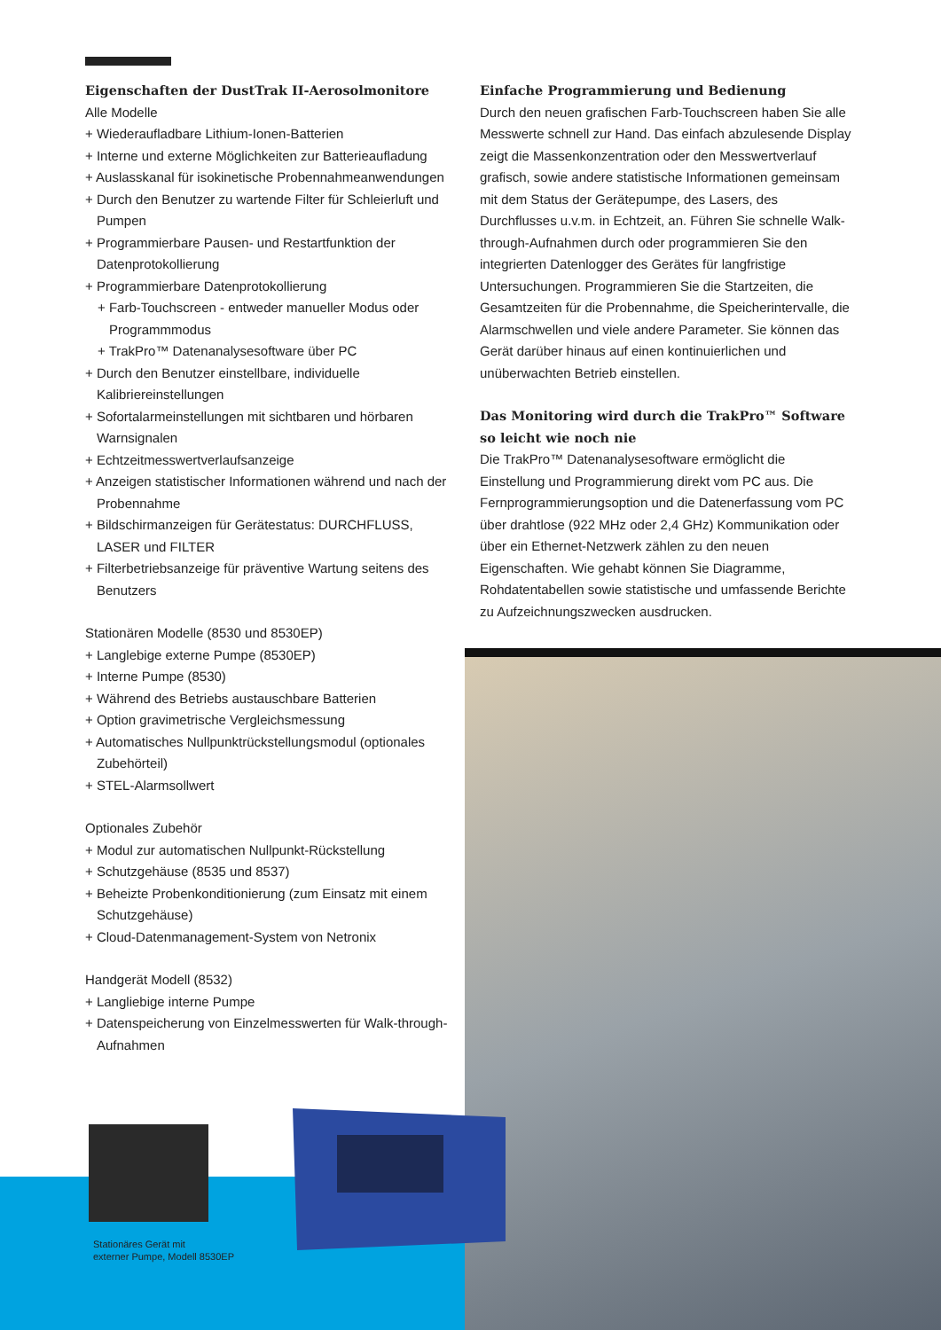Eigenschaften der DustTrak II-Aerosolmonitore
Alle Modelle
+ Wiederaufladbare Lithium-Ionen-Batterien
+ Interne und externe Möglichkeiten zur Batterieaufladung
+ Auslasskanal für isokinetische Probennahmeanwendungen
+ Durch den Benutzer zu wartende Filter für Schleierluft und Pumpen
+ Programmierbare Pausen- und Restartfunktion der Datenprotokollierung
+ Programmierbare Datenprotokollierung
+ Farb-Touchscreen - entweder manueller Modus oder Programmmodus
+ TrakPro™ Datenanalysesoftware über PC
+ Durch den Benutzer einstellbare, individuelle Kalibriereinstellungen
+ Sofortalarmeinstellungen mit sichtbaren und hörbaren Warnsignalen
+ Echtzeitmesswertverlaufsanzeige
+ Anzeigen statistischer Informationen während und nach der Probennahme
+ Bildschirmanzeigen für Gerätestatus: DURCHFLUSS, LASER und FILTER
+ Filterbetriebsanzeige für präventive Wartung seitens des Benutzers
Stationären Modelle (8530 und 8530EP)
+ Langlebige externe Pumpe (8530EP)
+ Interne Pumpe (8530)
+ Während des Betriebs austauschbare Batterien
+ Option gravimetrische Vergleichsmessung
+ Automatisches Nullpunktrückstellungsmodul (optionales Zubehörteil)
+ STEL-Alarmsollwert
Optionales Zubehör
+ Modul zur automatischen Nullpunkt-Rückstellung
+ Schutzgehäuse (8535 und 8537)
+ Beheizte Probenkonditionierung (zum Einsatz mit einem Schutzgehäuse)
+ Cloud-Datenmanagement-System von Netronix
Handgerät Modell (8532)
+ Langliebige interne Pumpe
+ Datenspeicherung von Einzelmesswerten für Walk-through-Aufnahmen
Einfache Programmierung und Bedienung
Durch den neuen grafischen Farb-Touchscreen haben Sie alle Messwerte schnell zur Hand. Das einfach abzulesende Display zeigt die Massenkonzentration oder den Messwertverlauf grafisch, sowie andere statistische Informationen gemeinsam mit dem Status der Gerätepumpe, des Lasers, des Durchflusses u.v.m. in Echtzeit, an. Führen Sie schnelle Walk-through-Aufnahmen durch oder programmieren Sie den integrierten Datenlogger des Gerätes für langfristige Untersuchungen. Programmieren Sie die Startzeiten, die Gesamtzeiten für die Probennahme, die Speicherintervalle, die Alarmschwellen und viele andere Parameter. Sie können das Gerät darüber hinaus auf einen kontinuierlichen und unüberwachten Betrieb einstellen.
Das Monitoring wird durch die TrakPro™ Software so leicht wie noch nie
Die TrakPro™ Datenanalysesoftware ermöglicht die Einstellung und Programmierung direkt vom PC aus. Die Fernprogrammierungsoption und die Datenerfassung vom PC über drahtlose (922 MHz oder 2,4 GHz) Kommunikation oder über ein Ethernet-Netzwerk zählen zu den neuen Eigenschaften. Wie gehabt können Sie Diagramme, Rohdatentabellen sowie statistische und umfassende Berichte zu Aufzeichnungszwecken ausdrucken.
Stationäres Gerät mit
externer Pumpe, Modell 8530EP